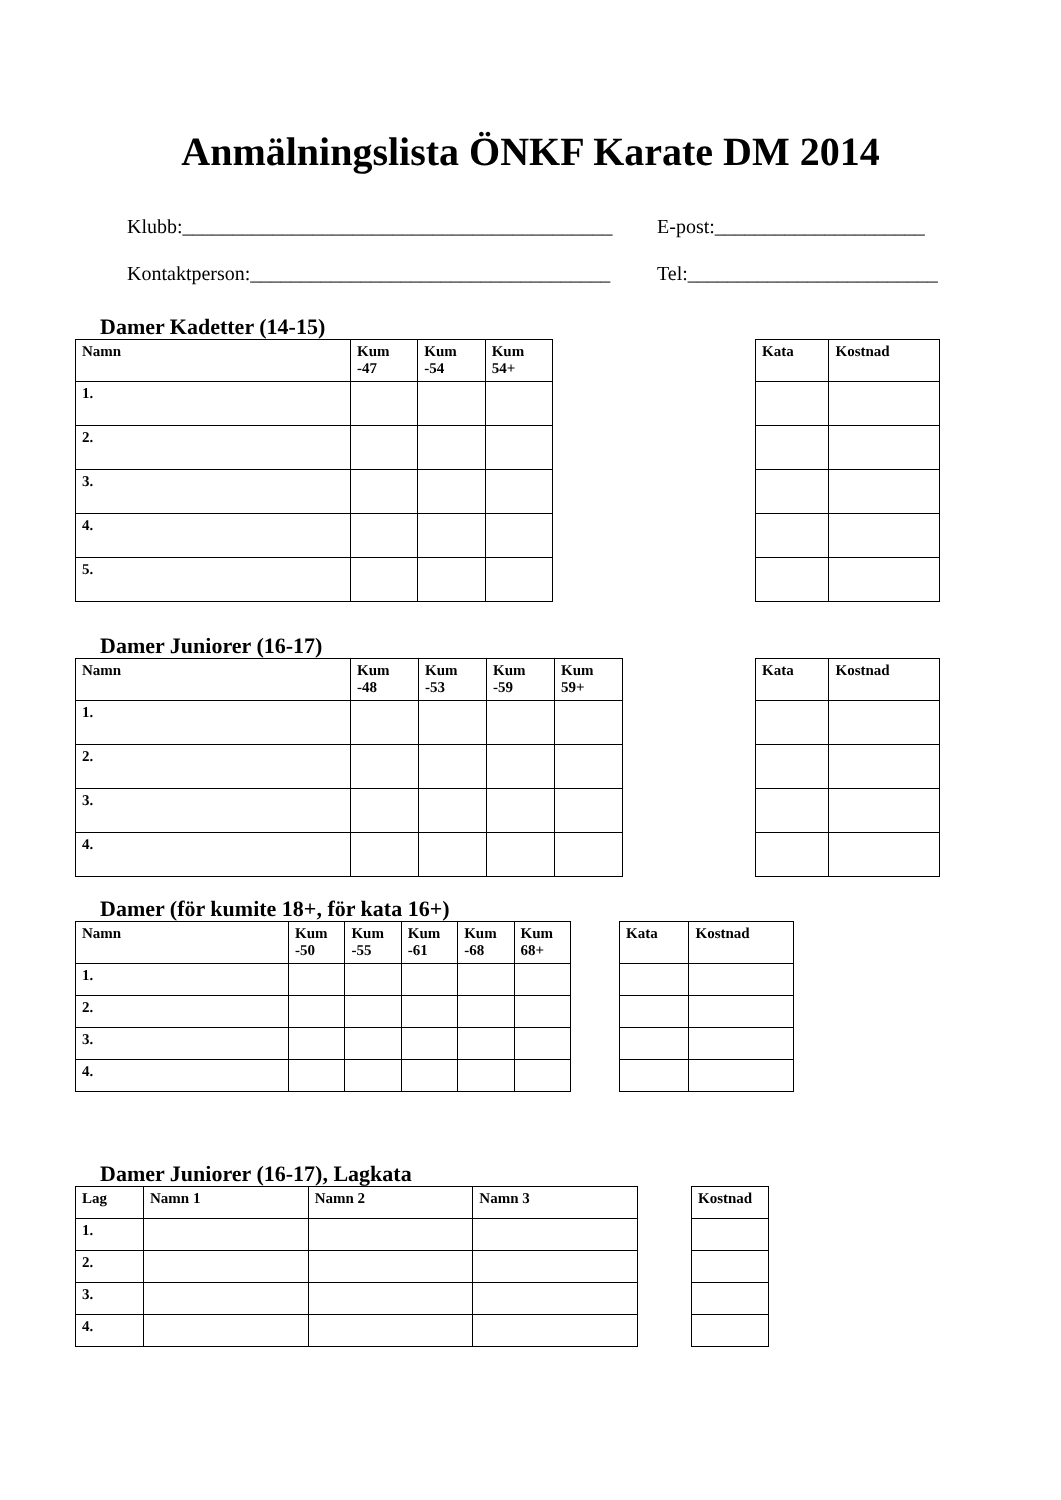Anmälningslista ÖNKF Karate DM 2014
Klubb:___________________________________________ E-post:_____________________
Kontaktperson:____________________________________ Tel:_________________________
Damer Kadetter (14-15)
| Namn | Kum -47 | Kum -54 | Kum 54+ |
| --- | --- | --- | --- |
| 1. | | | |
| 2. | | | |
| 3. | | | |
| 4. | | | |
| 5. | | | |
| Kata | Kostnad |
| --- | --- |
Damer Juniorer (16-17)
| Namn | Kum -48 | Kum -53 | Kum -59 | Kum 59+ |
| --- | --- | --- | --- | --- |
| 1. | | | | |
| 2. | | | | |
| 3. | | | | |
| 4. | | | | |
| Kata | Kostnad |
| --- | --- |
Damer (för kumite 18+, för kata 16+)
| Namn | Kum -50 | Kum -55 | Kum -61 | Kum -68 | Kum 68+ |
| --- | --- | --- | --- | --- | --- |
| 1. | | | | | |
| 2. | | | | | |
| 3. | | | | | |
| 4. | | | | | |
| Kata | Kostnad |
| --- | --- |
Damer Juniorer (16-17), Lagkata
| Lag | Namn 1 | Namn 2 | Namn 3 |
| --- | --- | --- | --- |
| 1. | | | |
| 2. | | | |
| 3. | | | |
| 4. | | | |
| Kostnad |
| --- |